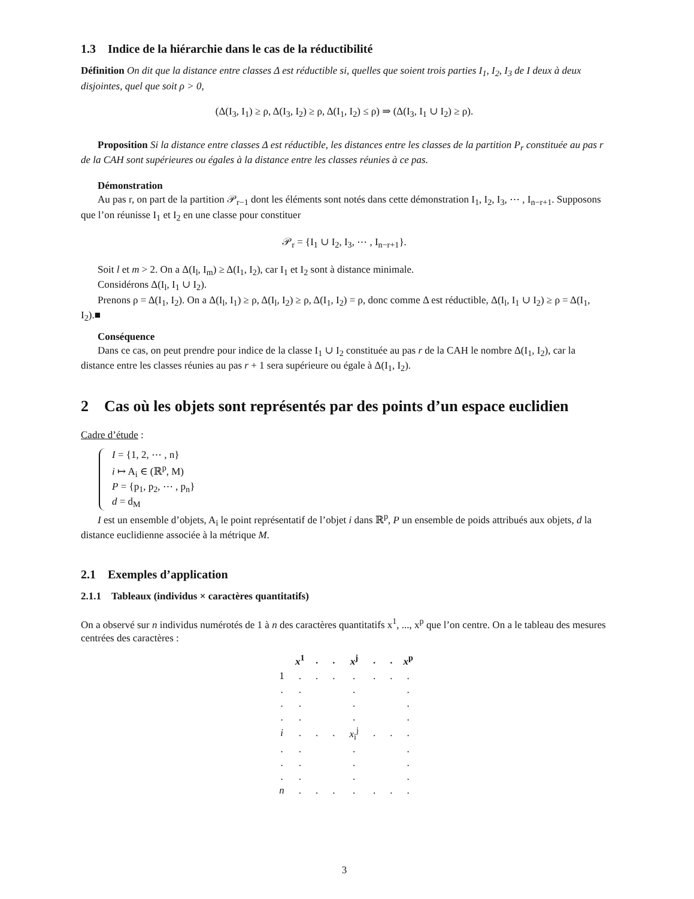1.3 Indice de la hiérarchie dans le cas de la réductibilité
Définition On dit que la distance entre classes Δ est réductible si, quelles que soient trois parties I<sub>1</sub>, I<sub>2</sub>, I<sub>3</sub> de I deux à deux disjointes, quel que soit ρ > 0,
(Δ(I<sub>3</sub>, I<sub>1</sub>) ≥ ρ, Δ(I<sub>3</sub>, I<sub>2</sub>) ≥ ρ, Δ(I<sub>1</sub>, I<sub>2</sub>) ≤ ρ) ⇒ (Δ(I<sub>3</sub>, I<sub>1</sub> ∪ I<sub>2</sub>) ≥ ρ).
Proposition Si la distance entre classes Δ est réductible, les distances entre les classes de la partition P<sub>r</sub> constituée au pas r de la CAH sont supérieures ou égales à la distance entre les classes réunies à ce pas.
Démonstration
Au pas r, on part de la partition 𝒫<sub>r−1</sub> dont les éléments sont notés dans cette démonstration I<sub>1</sub>, I<sub>2</sub>, I<sub>3</sub>, ⋯ , I<sub>n−r+1</sub>. Supposons que l’on réunisse I<sub>1</sub> et I<sub>2</sub> en une classe pour constituer
𝒫<sub>r</sub> = {I<sub>1</sub> ∪ I<sub>2</sub>, I<sub>3</sub>, ⋯ , I<sub>n−r+1</sub>}.
Soit l et m > 2. On a Δ(I<sub>l</sub>, I<sub>m</sub>) ≥ Δ(I<sub>1</sub>, I<sub>2</sub>), car I<sub>1</sub> et I<sub>2</sub> sont à distance minimale.
Considérons Δ(I<sub>l</sub>, I<sub>1</sub> ∪ I<sub>2</sub>).
Prenons ρ = Δ(I<sub>1</sub>, I<sub>2</sub>). On a Δ(I<sub>l</sub>, I<sub>1</sub>) ≥ ρ, Δ(I<sub>l</sub>, I<sub>2</sub>) ≥ ρ, Δ(I<sub>1</sub>, I<sub>2</sub>) = ρ, donc comme Δ est réductible, Δ(I<sub>l</sub>, I<sub>1</sub> ∪ I<sub>2</sub>) ≥ ρ = Δ(I<sub>1</sub>, I<sub>2</sub>).■
Conséquence
Dans ce cas, on peut prendre pour indice de la classe I<sub>1</sub> ∪ I<sub>2</sub> constituée au pas r de la CAH le nombre Δ(I<sub>1</sub>, I<sub>2</sub>), car la distance entre les classes réunies au pas r + 1 sera supérieure ou égale à Δ(I<sub>1</sub>, I<sub>2</sub>).
2 Cas où les objets sont représentés par des points d’un espace euclidien
Cadre d’étude :
I = {1, 2, ⋯ , n}
i ↦ A<sub>i</sub> ∈ (ℝ<sup>p</sup>, M)
P = {p<sub>1</sub>, p<sub>2</sub>, ⋯ , p<sub>n</sub>}
d = d<sub>M</sub>
I est un ensemble d’objets, A<sub>i</sub> le point représentatif de l’objet i dans ℝ<sup>p</sup>, P un ensemble de poids attribués aux objets, d la distance euclidienne associée à la métrique M.
2.1 Exemples d’application
2.1.1 Tableaux (individus × caractères quantitatifs)
On a observé sur n individus numérotés de 1 à n des caractères quantitatifs x<sup>1</sup>, ..., x<sup>p</sup> que l’on centre. On a le tableau des mesures centrées des caractères :
| | x<sup>1</sup> | . | . | x<sup>j</sup> | . | . | x<sup>p</sup> |
| --- | --- | --- | --- | --- | --- | --- | --- |
| 1 | . | . | . | . | . | . | . |
| . | . | | | . | | | . |
| . | . | | | . | | | . |
| . | . | | | . | | | . |
| i | . | . | . | x<sub>i</sub><sup>j</sup> | . | . | . |
| . | . | | | . | | | . |
| . | . | | | . | | | . |
| . | . | | | . | | | . |
| n | . | . | . | . | . | . | . |
3